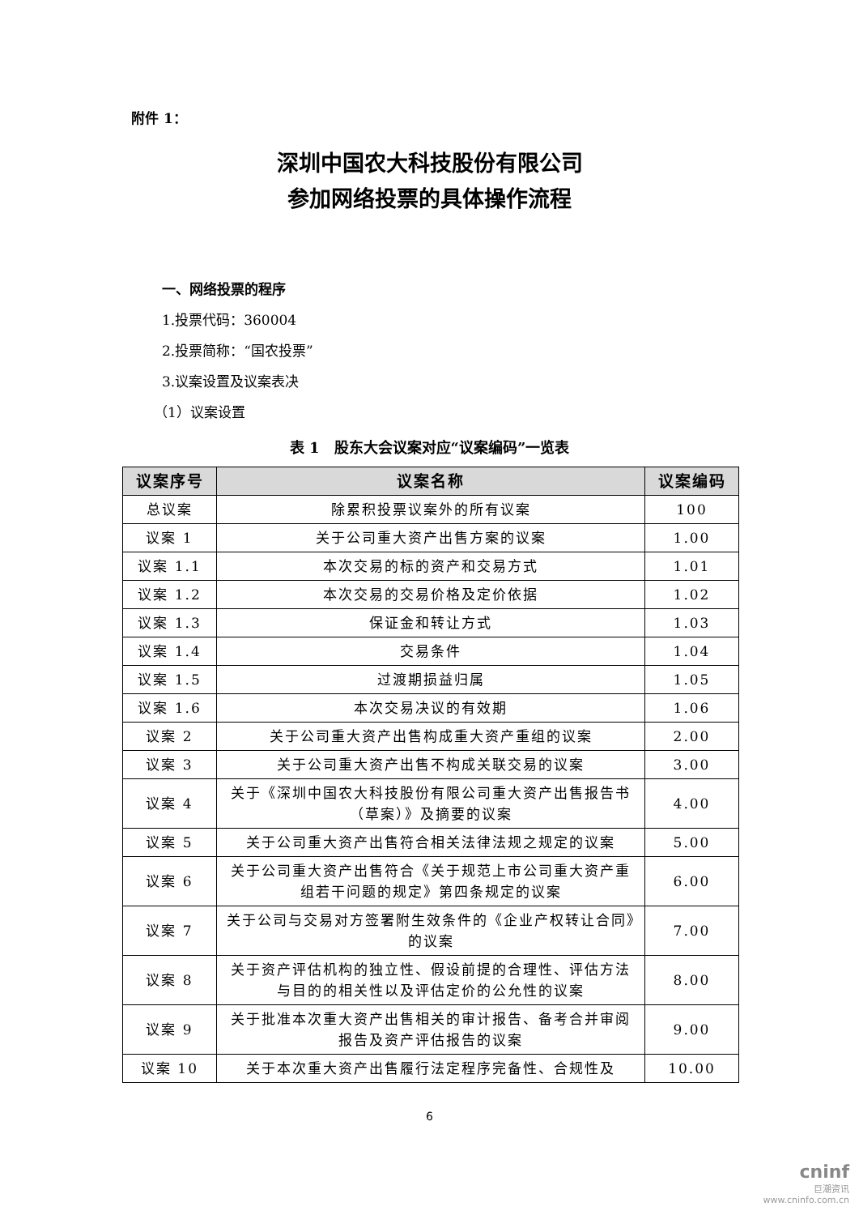附件 1：
深圳中国农大科技股份有限公司
参加网络投票的具体操作流程
一、网络投票的程序
1.投票代码：360004
2.投票简称：“国农投票”
3.议案设置及议案表决
（1）议案设置
表 1　股东大会议案对应“议案编码”一览表
| 议案序号 | 议案名称 | 议案编码 |
| --- | --- | --- |
| 总议案 | 除累积投票议案外的所有议案 | 100 |
| 议案 1 | 关于公司重大资产出售方案的议案 | 1.00 |
| 议案 1.1 | 本次交易的标的资产和交易方式 | 1.01 |
| 议案 1.2 | 本次交易的交易价格及定价依据 | 1.02 |
| 议案 1.3 | 保证金和转让方式 | 1.03 |
| 议案 1.4 | 交易条件 | 1.04 |
| 议案 1.5 | 过渡期损益归属 | 1.05 |
| 议案 1.6 | 本次交易决议的有效期 | 1.06 |
| 议案 2 | 关于公司重大资产出售构成重大资产重组的议案 | 2.00 |
| 议案 3 | 关于公司重大资产出售不构成关联交易的议案 | 3.00 |
| 议案 4 | 关于《深圳中国农大科技股份有限公司重大资产出售报告书（草案）》及摘要的议案 | 4.00 |
| 议案 5 | 关于公司重大资产出售符合相关法律法规之规定的议案 | 5.00 |
| 议案 6 | 关于公司重大资产出售符合《关于规范上市公司重大资产重组若干问题的规定》第四条规定的议案 | 6.00 |
| 议案 7 | 关于公司与交易对方签署附生效条件的《企业产权转让合同》的议案 | 7.00 |
| 议案 8 | 关于资产评估机构的独立性、假设前提的合理性、评估方法与目的的相关性以及评估定价的公允性的议案 | 8.00 |
| 议案 9 | 关于批准本次重大资产出售相关的审计报告、备考合并审阅报告及资产评估报告的议案 | 9.00 |
| 议案 10 | 关于本次重大资产出售履行法定程序完备性、合规性及 | 10.00 |
6
cninf
巨潮资讯
www.cninfo.com.cn